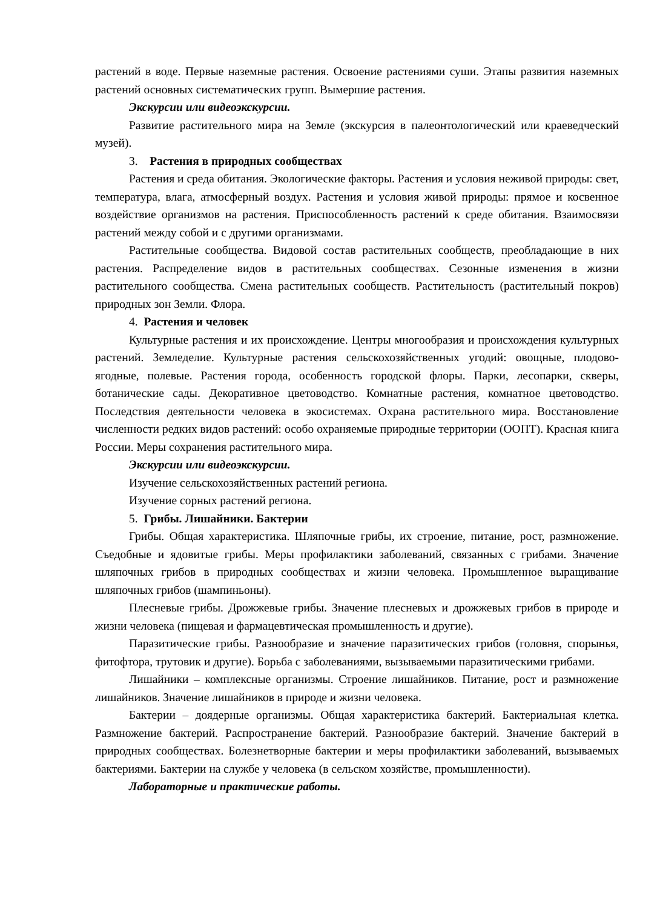растений в воде. Первые наземные растения. Освоение растениями суши. Этапы развития наземных растений основных систематических групп. Вымершие растения.
Экскурсии или видеоэкскурсии.
Развитие растительного мира на Земле (экскурсия в палеонтологический или краеведческий музей).
3. Растения в природных сообществах
Растения и среда обитания. Экологические факторы. Растения и условия неживой природы: свет, температура, влага, атмосферный воздух. Растения и условия живой природы: прямое и косвенное воздействие организмов на растения. Приспособленность растений к среде обитания. Взаимосвязи растений между собой и с другими организмами.
Растительные сообщества. Видовой состав растительных сообществ, преобладающие в них растения. Распределение видов в растительных сообществах. Сезонные изменения в жизни растительного сообщества. Смена растительных сообществ. Растительность (растительный покров) природных зон Земли. Флора.
4. Растения и человек
Культурные растения и их происхождение. Центры многообразия и происхождения культурных растений. Земледелие. Культурные растения сельскохозяйственных угодий: овощные, плодово-ягодные, полевые. Растения города, особенность городской флоры. Парки, лесопарки, скверы, ботанические сады. Декоративное цветоводство. Комнатные растения, комнатное цветоводство. Последствия деятельности человека в экосистемах. Охрана растительного мира. Восстановление численности редких видов растений: особо охраняемые природные территории (ООПТ). Красная книга России. Меры сохранения растительного мира.
Экскурсии или видеоэкскурсии.
Изучение сельскохозяйственных растений региона.
Изучение сорных растений региона.
5. Грибы. Лишайники. Бактерии
Грибы. Общая характеристика. Шляпочные грибы, их строение, питание, рост, размножение. Съедобные и ядовитые грибы. Меры профилактики заболеваний, связанных с грибами. Значение шляпочных грибов в природных сообществах и жизни человека. Промышленное выращивание шляпочных грибов (шампиньоны).
Плесневые грибы. Дрожжевые грибы. Значение плесневых и дрожжевых грибов в природе и жизни человека (пищевая и фармацевтическая промышленность и другие).
Паразитические грибы. Разнообразие и значение паразитических грибов (головня, спорынья, фитофтора, трутовик и другие). Борьба с заболеваниями, вызываемыми паразитическими грибами.
Лишайники – комплексные организмы. Строение лишайников. Питание, рост и размножение лишайников. Значение лишайников в природе и жизни человека.
Бактерии – доядерные организмы. Общая характеристика бактерий. Бактериальная клетка. Размножение бактерий. Распространение бактерий. Разнообразие бактерий. Значение бактерий в природных сообществах. Болезнетворные бактерии и меры профилактики заболеваний, вызываемых бактериями. Бактерии на службе у человека (в сельском хозяйстве, промышленности).
Лабораторные и практические работы.